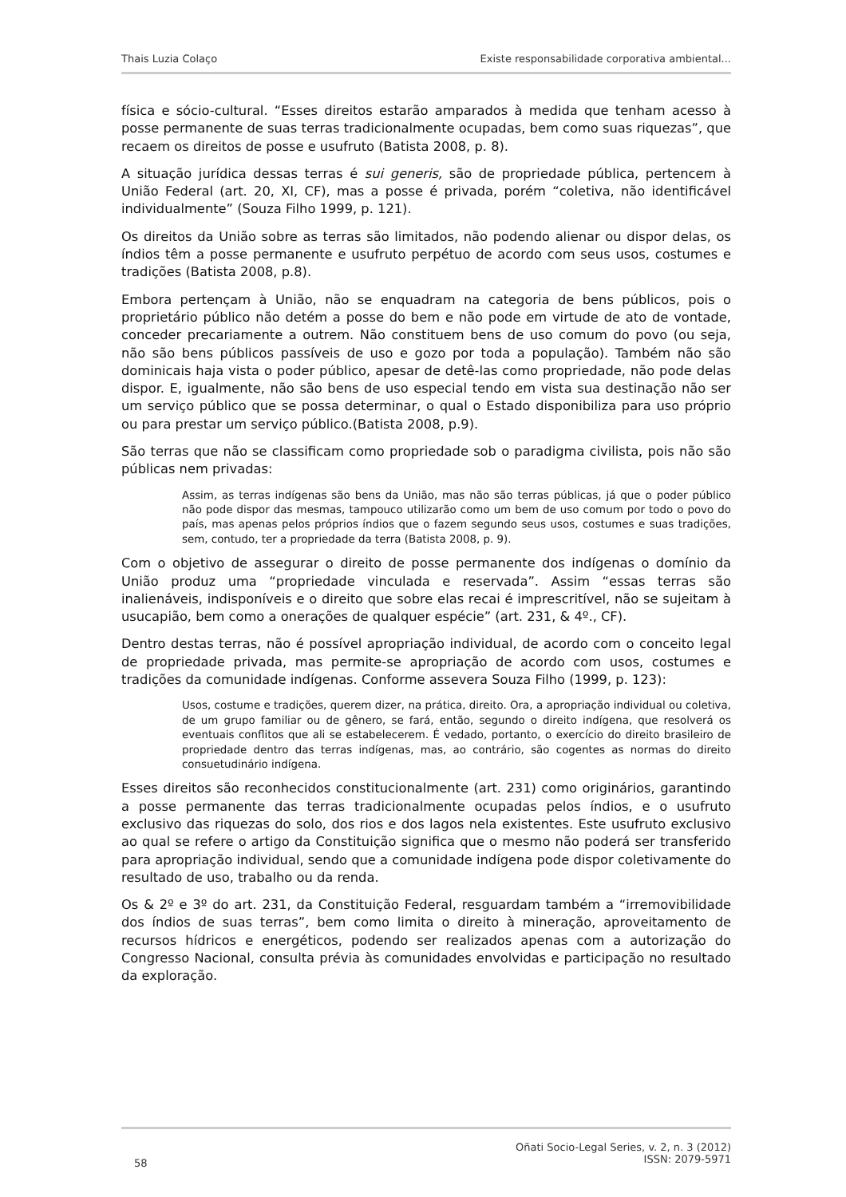Thais Luzia Colaço Existe responsabilidade corporativa ambiental...
física e sócio-cultural. “Esses direitos estarão amparados à medida que tenham acesso à posse permanente de suas terras tradicionalmente ocupadas, bem como suas riquezas”, que recaem os direitos de posse e usufruto (Batista 2008, p. 8).
A situação jurídica dessas terras é sui generis, são de propriedade pública, pertencem à União Federal (art. 20, XI, CF), mas a posse é privada, porém “coletiva, não identificável individualmente” (Souza Filho 1999, p. 121).
Os direitos da União sobre as terras são limitados, não podendo alienar ou dispor delas, os índios têm a posse permanente e usufruto perpétuo de acordo com seus usos, costumes e tradições (Batista 2008, p.8).
Embora pertençam à União, não se enquadram na categoria de bens públicos, pois o proprietário público não detém a posse do bem e não pode em virtude de ato de vontade, conceder precariamente a outrem. Não constituem bens de uso comum do povo (ou seja, não são bens públicos passíveis de uso e gozo por toda a população). Também não são dominicais haja vista o poder público, apesar de detê-las como propriedade, não pode delas dispor. E, igualmente, não são bens de uso especial tendo em vista sua destinação não ser um serviço público que se possa determinar, o qual o Estado disponibiliza para uso próprio ou para prestar um serviço público.(Batista 2008, p.9).
São terras que não se classificam como propriedade sob o paradigma civilista, pois não são públicas nem privadas:
Assim, as terras indígenas são bens da União, mas não são terras públicas, já que o poder público não pode dispor das mesmas, tampouco utilizarão como um bem de uso comum por todo o povo do país, mas apenas pelos próprios índios que o fazem segundo seus usos, costumes e suas tradições, sem, contudo, ter a propriedade da terra (Batista 2008, p. 9).
Com o objetivo de assegurar o direito de posse permanente dos indígenas o domínio da União produz uma “propriedade vinculada e reservada”. Assim “essas terras são inalienáveis, indisponíveis e o direito que sobre elas recai é imprescritível, não se sujeitam à usucapião, bem como a onerações de qualquer espécie” (art. 231, & 4º., CF).
Dentro destas terras, não é possível apropriação individual, de acordo com o conceito legal de propriedade privada, mas permite-se apropriação de acordo com usos, costumes e tradições da comunidade indígenas. Conforme assevera Souza Filho (1999, p. 123):
Usos, costume e tradições, querem dizer, na prática, direito. Ora, a apropriação individual ou coletiva, de um grupo familiar ou de gênero, se fará, então, segundo o direito indígena, que resolverá os eventuais conflitos que ali se estabelecerem. É vedado, portanto, o exercício do direito brasileiro de propriedade dentro das terras indígenas, mas, ao contrário, são cogentes as normas do direito consuetudinário indígena.
Esses direitos são reconhecidos constitucionalmente (art. 231) como originários, garantindo a posse permanente das terras tradicionalmente ocupadas pelos índios, e o usufruto exclusivo das riquezas do solo, dos rios e dos lagos nela existentes. Este usufruto exclusivo ao qual se refere o artigo da Constituição significa que o mesmo não poderá ser transferido para apropriação individual, sendo que a comunidade indígena pode dispor coletivamente do resultado de uso, trabalho ou da renda.
Os & 2º e 3º do art. 231, da Constituição Federal, resguardam também a “irremovibilidade dos índios de suas terras”, bem como limita o direito à mineração, aproveitamento de recursos hídricos e energéticos, podendo ser realizados apenas com a autorização do Congresso Nacional, consulta prévia às comunidades envolvidas e participação no resultado da exploração.
58 Oñati Socio-Legal Series, v. 2, n. 3 (2012)
ISSN: 2079-5971